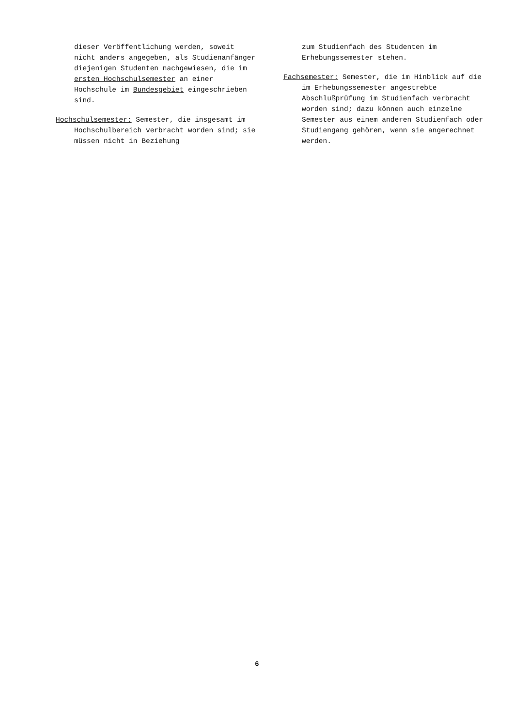dieser Veröffentlichung werden, soweit nicht anders angegeben, als Studienanfänger diejenigen Studenten nachgewiesen, die im ersten Hochschulsemester an einer Hochschule im Bundesgebiet eingeschrieben sind.
Hochschulsemester: Semester, die insgesamt im Hochschulbereich verbracht worden sind; sie müssen nicht in Beziehung
zum Studienfach des Studenten im Erhebungssemester stehen.
Fachsemester: Semester, die im Hinblick auf die im Erhebungssemester angestrebte Abschlußprüfung im Studienfach verbracht worden sind; dazu können auch einzelne Semester aus einem anderen Studienfach oder Studiengang gehören, wenn sie angerechnet werden.
6